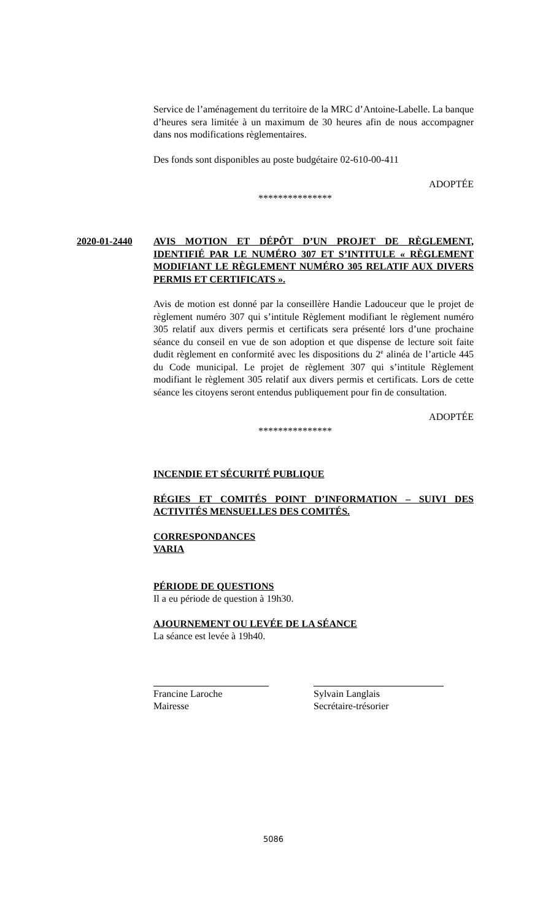Service de l’aménagement du territoire de la MRC d’Antoine-Labelle. La banque d’heures sera limitée à un maximum de 30 heures afin de nous accompagner dans nos modifications règlementaires.
Des fonds sont disponibles au poste budgétaire 02-610-00-411
ADOPTÉE
***************
2020-01-2440
AVIS MOTION ET DÉPÔT D’UN PROJET DE RÈGLEMENT, IDENTIFIÉ PAR LE NUMÉRO 307 ET S’INTITULE « RÈGLEMENT MODIFIANT LE RÈGLEMENT NUMÉRO 305 RELATIF AUX DIVERS PERMIS ET CERTIFICATS ».
Avis de motion est donné par la conseillère Handie Ladouceur que le projet de règlement numéro 307 qui s’intitule Règlement modifiant le règlement numéro 305 relatif aux divers permis et certificats sera présenté lors d’une prochaine séance du conseil en vue de son adoption et que dispense de lecture soit faite dudit règlement en conformité avec les dispositions du 2<sup>e</sup> alinéa de l’article 445 du Code municipal. Le projet de règlement 307 qui s’intitule Règlement modifiant le règlement 305 relatif aux divers permis et certificats. Lors de cette séance les citoyens seront entendus publiquement pour fin de consultation.
ADOPTÉE
***************
INCENDIE ET SÉCURITÉ PUBLIQUE
RÉGIES ET COMITÉS POINT D’INFORMATION – SUIVI DES ACTIVITÉS MENSUELLES DES COMITÉS.
CORRESPONDANCES
VARIA
PÉRIODE DE QUESTIONS
Il a eu période de question à 19h30.
AJOURNEMENT OU LEVÉE DE LA SÉANCE
La séance est levée à 19h40.
Francine Laroche
Mairesse
Sylvain Langlais
Secrétaire-trésorier
5086